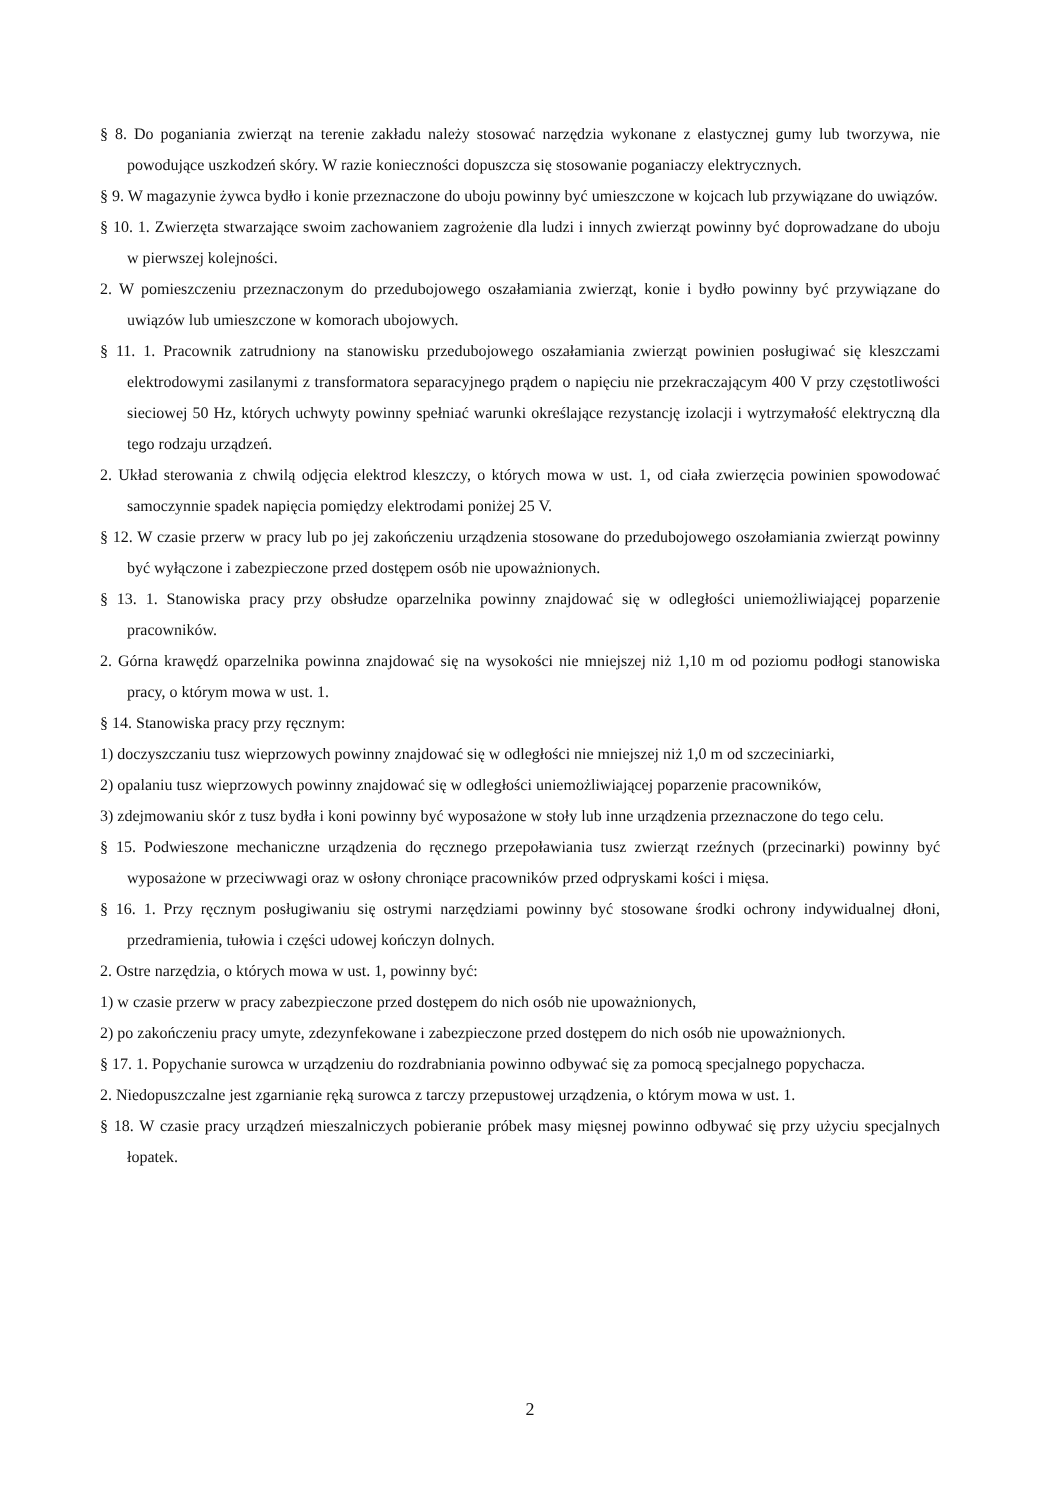§ 8. Do poganiania zwierząt na terenie zakładu należy stosować narzędzia wykonane z elastycznej gumy lub tworzywa, nie powodujące uszkodzeń skóry. W razie konieczności dopuszcza się stosowanie poganiaczy elektrycznych.
§ 9. W magazynie żywca bydło i konie przeznaczone do uboju powinny być umieszczone w kojcach lub przywiązane do uwiązów.
§ 10. 1. Zwierzęta stwarzające swoim zachowaniem zagrożenie dla ludzi i innych zwierząt powinny być doprowadzane do uboju w pierwszej kolejności.
2. W pomieszczeniu przeznaczonym do przedubojowego oszałamiania zwierząt, konie i bydło powinny być przywiązane do uwiązów lub umieszczone w komorach ubojowych.
§ 11. 1. Pracownik zatrudniony na stanowisku przedubojowego oszałamiania zwierząt powinien posługiwać się kleszczami elektrodowymi zasilanymi z transformatora separacyjnego prądem o napięciu nie przekraczającym 400 V przy częstotliwości sieciowej 50 Hz, których uchwyty powinny spełniać warunki określające rezystancję izolacji i wytrzymałość elektryczną dla tego rodzaju urządzeń.
2. Układ sterowania z chwilą odjęcia elektrod kleszczy, o których mowa w ust. 1, od ciała zwierzęcia powinien spowodować samoczynnie spadek napięcia pomiędzy elektrodami poniżej 25 V.
§ 12. W czasie przerw w pracy lub po jej zakończeniu urządzenia stosowane do przedubojowego oszołamiania zwierząt powinny być wyłączone i zabezpieczone przed dostępem osób nie upoważnionych.
§ 13. 1. Stanowiska pracy przy obsłudze oparzelnika powinny znajdować się w odległości uniemożliwiającej poparzenie pracowników.
2. Górna krawędź oparzelnika powinna znajdować się na wysokości nie mniejszej niż 1,10 m od poziomu podłogi stanowiska pracy, o którym mowa w ust. 1.
§ 14. Stanowiska pracy przy ręcznym:
1) doczyszczaniu tusz wieprzowych powinny znajdować się w odległości nie mniejszej niż 1,0 m od szczeciniarki,
2) opalaniu tusz wieprzowych powinny znajdować się w odległości uniemożliwiającej poparzenie pracowników,
3) zdejmowaniu skór z tusz bydła i koni powinny być wyposażone w stoły lub inne urządzenia przeznaczone do tego celu.
§ 15. Podwieszone mechaniczne urządzenia do ręcznego przepoławiania tusz zwierząt rzeźnych (przecinarki) powinny być wyposażone w przeciwwagi oraz w osłony chroniące pracowników przed odpryskami kości i mięsa.
§ 16. 1. Przy ręcznym posługiwaniu się ostrymi narzędziami powinny być stosowane środki ochrony indywidualnej dłoni, przedramienia, tułowia i części udowej kończyn dolnych.
2. Ostre narzędzia, o których mowa w ust. 1, powinny być:
1) w czasie przerw w pracy zabezpieczone przed dostępem do nich osób nie upoważnionych,
2) po zakończeniu pracy umyte, zdezynfekowane i zabezpieczone przed dostępem do nich osób nie upoważnionych.
§ 17. 1. Popychanie surowca w urządzeniu do rozdrabniania powinno odbywać się za pomocą specjalnego popychacza.
2. Niedopuszczalne jest zgarnianie ręką surowca z tarczy przepustowej urządzenia, o którym mowa w ust. 1.
§ 18. W czasie pracy urządzeń mieszalniczych pobieranie próbek masy mięsnej powinno odbywać się przy użyciu specjalnych łopatek.
2